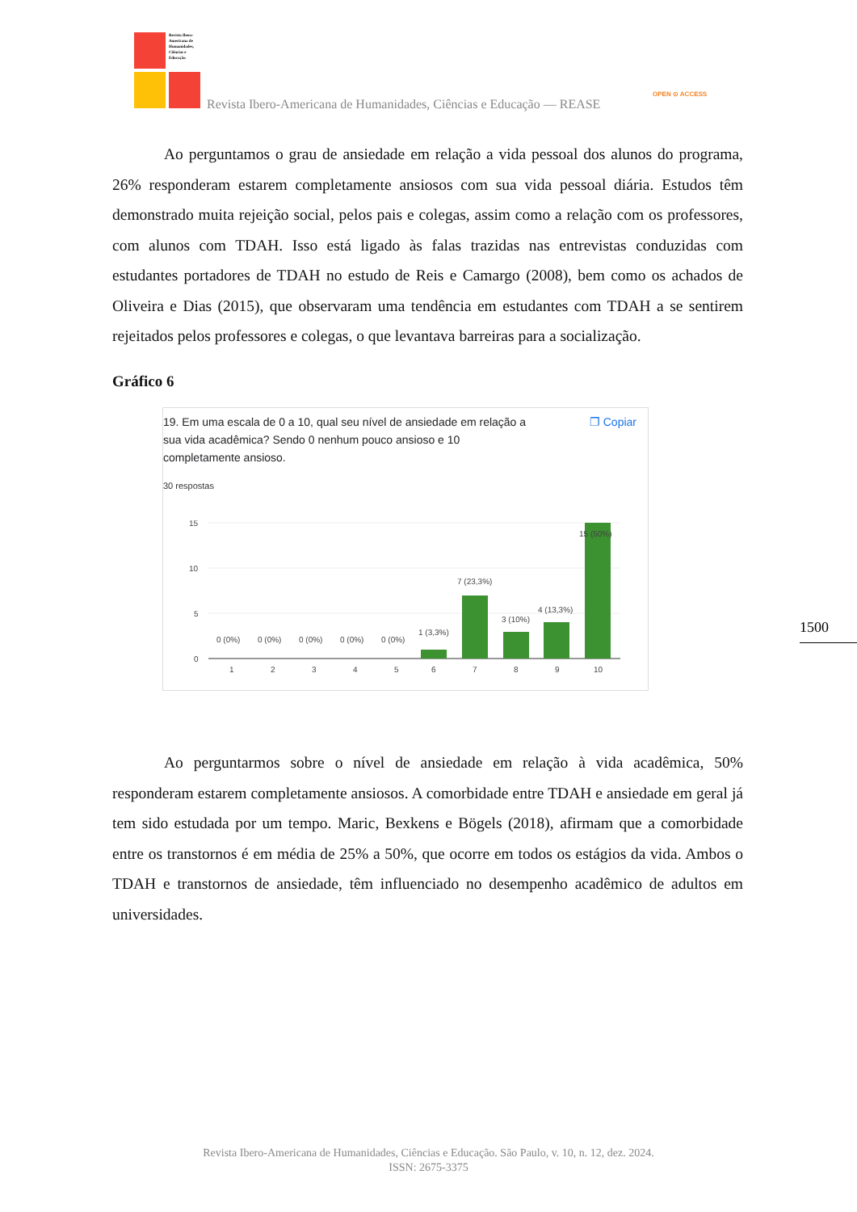Revista Ibero-
Americana de
Humanidades,
Ciências e
Educação
Revista Ibero-Americana de Humanidades, Ciências e Educação — REASE
OPEN ⊙ ACCESS
Ao perguntamos o grau de ansiedade em relação a vida pessoal dos alunos do programa, 26% responderam estarem completamente ansiosos com sua vida pessoal diária. Estudos têm demonstrado muita rejeição social, pelos pais e colegas, assim como a relação com os professores, com alunos com TDAH. Isso está ligado às falas trazidas nas entrevistas conduzidas com estudantes portadores de TDAH no estudo de Reis e Camargo (2008), bem como os achados de Oliveira e Dias (2015), que observaram uma tendência em estudantes com TDAH a se sentirem rejeitados pelos professores e colegas, o que levantava barreiras para a socialização.
Gráfico 6
19. Em uma escala de 0 a 10, qual seu nível de ansiedade em relação a
sua vida acadêmica? Sendo 0 nenhum pouco ansioso e 10
completamente ansioso.
❐ Copiar
30 respostas
15
10
5
0
0 (0%)
0 (0%)
0 (0%)
0 (0%)
0 (0%)
1 (3,3%)
7 (23,3%)
3 (10%)
4 (13,3%)
15 (50%)
1
2
3
4
5
6
7
8
9
10
Ao perguntarmos sobre o nível de ansiedade em relação à vida acadêmica, 50% responderam estarem completamente ansiosos. A comorbidade entre TDAH e ansiedade em geral já tem sido estudada por um tempo. Maric, Bexkens e Bögels (2018), afirmam que a comorbidade entre os transtornos é em média de 25% a 50%, que ocorre em todos os estágios da vida. Ambos o TDAH e transtornos de ansiedade, têm influenciado no desempenho acadêmico de adultos em universidades.
1500
Revista Ibero-Americana de Humanidades, Ciências e Educação. São Paulo, v. 10, n. 12, dez. 2024.
ISSN: 2675-3375